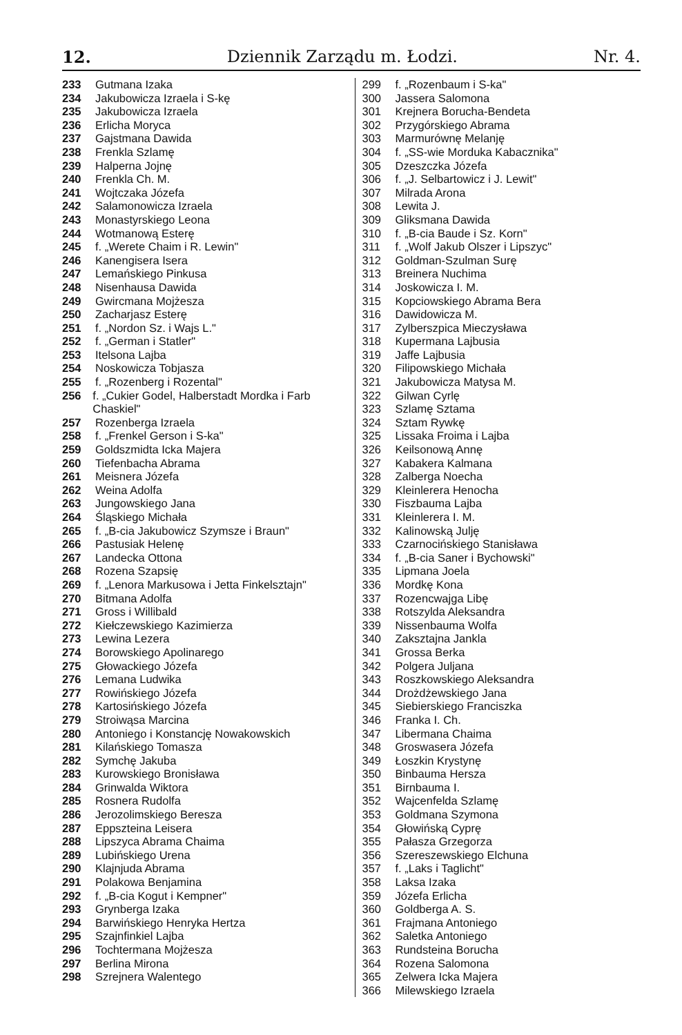12. Dziennik Zarządu m. Łodzi. Nr. 4.
233 Gutmana Izaka
234 Jakubowicza Izraela i S-kę
235 Jakubowicza Izraela
236 Erlicha Moryca
237 Gajstmana Dawida
238 Frenkla Szlamę
239 Halperna Jojnę
240 Frenkla Ch. M.
241 Wojtczaka Józefa
242 Salamonowicza Izraela
243 Monastyrskiego Leona
244 Wotmanową Esterę
245 f. „Werete Chaim i R. Lewin"
246 Kanengisera Isera
247 Lemańskiego Pinkusa
248 Nisenhausa Dawida
249 Gwircmana Mojżesza
250 Zacharjasz Esterę
251 f. „Nordon Sz. i Wajs L."
252 f. „German i Statler"
253 Itelsona Lajba
254 Noskowicza Tobjasza
255 f. „Rozenberg i Rozental"
256 f. „Cukier Godel, Halberstadt Mordka i Farb Chaskiel"
257 Rozenberga Izraela
258 f. „Frenkel Gerson i S-ka"
259 Goldszmidta Icka Majera
260 Tiefenbacha Abrama
261 Meisnera Józefa
262 Weina Adolfa
263 Jungowskiego Jana
264 Śląskiego Michała
265 f. „B-cia Jakubowicz Szymsze i Braun"
266 Pastusiak Helenę
267 Landecka Ottona
268 Rozena Szapsię
269 f. „Lenora Markusowa i Jetta Finkelsztajn"
270 Bitmana Adolfa
271 Gross i Willibald
272 Kiełczewskiego Kazimierza
273 Lewina Lezera
274 Borowskiego Apolinarego
275 Głowackiego Józefa
276 Lemana Ludwika
277 Rowińskiego Józefa
278 Kartosińskiego Józefa
279 Stroiwąsa Marcina
280 Antoniego i Konstancję Nowakowskich
281 Kilańskiego Tomasza
282 Symchę Jakuba
283 Kurowskiego Bronisława
284 Grinwalda Wiktora
285 Rosnera Rudolfa
286 Jerozolimskiego Beresza
287 Eppszteina Leisera
288 Lipszyca Abrama Chaima
289 Lubińskiego Urena
290 Klajnjuda Abrama
291 Polakowa Benjamina
292 f. „B-cia Kogut i Kempner"
293 Grynberga Izaka
294 Barwińskiego Henryka Hertza
295 Szajnfinkiel Lajba
296 Tochtermana Mojżesza
297 Berlina Mirona
298 Szrejnera Walentego
299 f. „Rozenbaum i S-ka"
300 Jassera Salomona
301 Krejnera Borucha-Bendeta
302 Przygórskiego Abrama
303 Marmurównę Melanję
304 f. „SS-wie Morduka Kabacznika"
305 Dzeszczka Józefa
306 f. „J. Selbartowicz i J. Lewit"
307 Milrada Arona
308 Lewita J.
309 Gliksmana Dawida
310 f. „B-cia Baude i Sz. Korn"
311 f. „Wolf Jakub Olszer i Lipszyc"
312 Goldman-Szulman Surę
313 Breinera Nuchima
314 Joskowicza I. M.
315 Kopciowskiego Abrama Bera
316 Dawidowicza M.
317 Zylberszpica Mieczysława
318 Kupermana Lajbusia
319 Jaffe Lajbusia
320 Filipowskiego Michała
321 Jakubowicza Matysa M.
322 Gilwan Cyrlę
323 Szlamę Sztama
324 Sztam Rywkę
325 Lissaka Froima i Lajba
326 Keilsonową Annę
327 Kabakera Kalmana
328 Zalberga Noecha
329 Kleinlerera Henocha
330 Fiszbauma Lajba
331 Kleinlerera I. M.
332 Kalinowską Julję
333 Czarnocińskiego Stanisława
334 f. „B-cia Saner i Bychowski"
335 Lipmana Joela
336 Mordkę Kona
337 Rozencwajga Libę
338 Rotszylda Aleksandra
339 Nissenbauma Wolfa
340 Zaksztajna Jankla
341 Grossa Berka
342 Polgera Juljana
343 Roszkowskiego Aleksandra
344 Drożdżewskiego Jana
345 Siebierskiego Franciszka
346 Franka I. Ch.
347 Libermana Chaima
348 Groswasera Józefa
349 Łoszkin Krystynę
350 Binbauma Hersza
351 Birnbauma I.
352 Wajcenfelda Szlamę
353 Goldmana Szymona
354 Głowińską Cyprę
355 Pałasza Grzegorza
356 Szereszewskiego Elchuna
357 f. „Laks i Taglicht"
358 Laksa Izaka
359 Józefa Erlicha
360 Goldberga A. S.
361 Frajmana Antoniego
362 Saletka Antoniego
363 Rundsteina Borucha
364 Rozena Salomona
365 Zelwera Icka Majera
366 Milewskiego Izraela